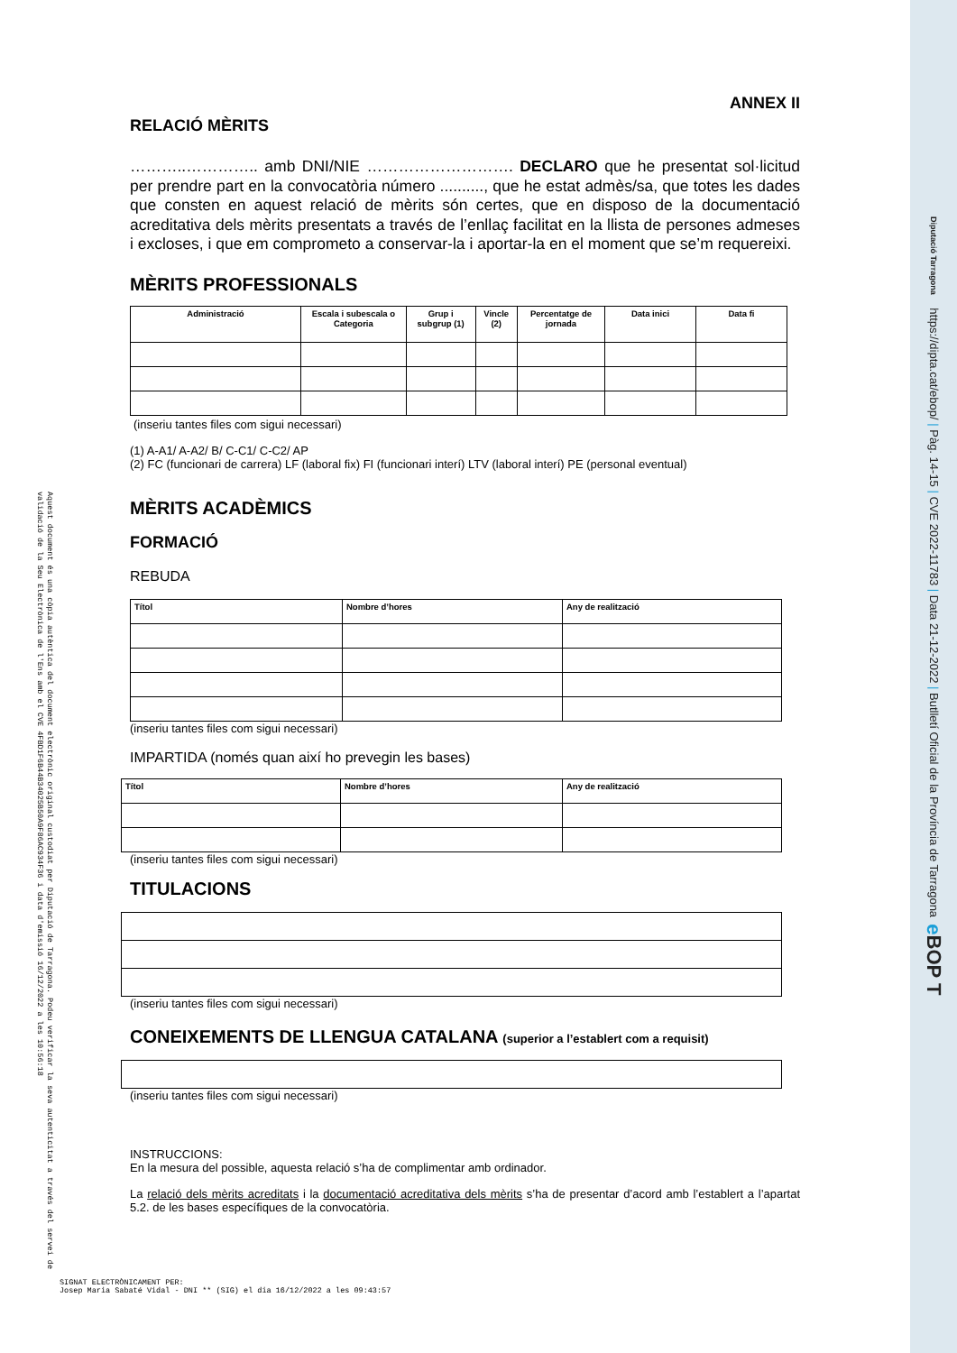Aquest document és una còpia autèntica del document electrònic original custodiat per Diputació de Tarragona. Podeu verificar la seva autenticitat a través del servei de validació de la Seu Electrònica de l'Ens amb el CVE 4FBD1F6B44B34025B50A9F86AC934F36 i data d'emissió 16/12/2022 a les 10:56:18
ANNEX II
RELACIÓ MÈRITS
………..………….. amb DNI/NIE ………………………. DECLARO que he presentat sol·licitud per prendre part en la convocatòria número .........., que he estat admès/sa, que totes les dades que consten en aquest relació de mèrits són certes, que en disposo de la documentació acreditativa dels mèrits presentats a través de l’enllaç facilitat en la llista de persones admeses i excloses, i que em comprometo a conservar-la i aportar-la en el moment que se’m requereixi.
MÈRITS PROFESSIONALS
| Administració | Escala i subescala o Categoria | Grup i subgrup (1) | Vincle (2) | Percentatge de jornada | Data inici | Data fi |
| --- | --- | --- | --- | --- | --- | --- |
(inseriu tantes files com sigui necessari)
(1) A-A1/ A-A2/ B/ C-C1/ C-C2/ AP
(2) FC (funcionari de carrera) LF (laboral fix) FI (funcionari interí) LTV (laboral interí) PE (personal eventual)
MÈRITS ACADÈMICS
FORMACIÓ
REBUDA
| Títol | Nombre d’hores | Any de realització |
| --- | --- | --- |
(inseriu tantes files com sigui necessari)
IMPARTIDA (només quan així ho prevegin les bases)
| Títol | Nombre d’hores | Any de realització |
| --- | --- | --- |
(inseriu tantes files com sigui necessari)
TITULACIONS
(inseriu tantes files com sigui necessari)
CONEIXEMENTS DE LLENGUA CATALANA (superior a l’establert com a requisit)
(inseriu tantes files com sigui necessari)
INSTRUCCIONS:
En la mesura del possible, aquesta relació s’ha de complimentar amb ordinador.
La relació dels mèrits acreditats i la documentació acreditativa dels mèrits s’ha de presentar d’acord amb l’establert a l’apartat 5.2. de les bases específiques de la convocatòria.
SIGNAT ELECTRÒNICAMENT PER:
Josep Maria Sabaté Vidal - DNI ** (SIG) el dia 16/12/2022 a les 09:43:57
Diputació Tarragona https://dipta.cat/ebop/ | Pàg. 14-15 | CVE 2022-11783 | Data 21-12-2022 | Butlletí Oficial de la Província de Tarragona e BOP T